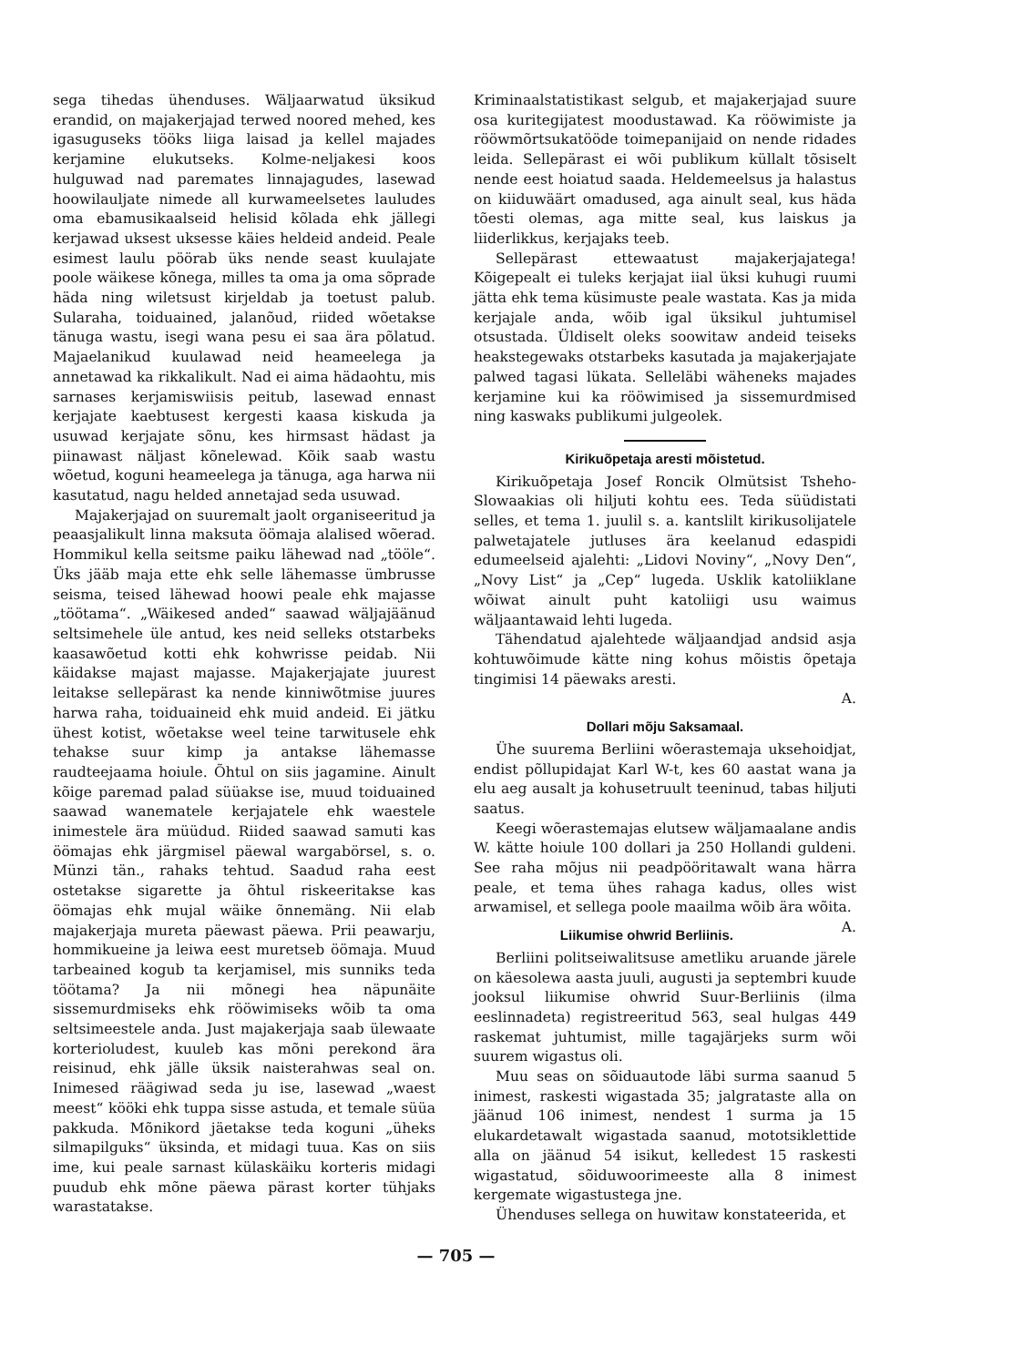sega tihedas ühenduses. Wäljaarwatud üksikud erandid, on majakerjajad terwed noored mehed, kes igasuguseks tööks liiga laisad ja kellel majades kerjamine elukutseks. Kolme-neljakesi koos hulguwad nad paremates linnajagudes, lasewad hoowilauljate nimede all kurwameelsetes lauludes oma ebamusikaalseid helisid kõlada ehk jällegi kerjawad uksest uksesse käies heldeid andeid. Peale esimest laulu pöörab üks nende seast kuulajate poole wäikese kõnega, milles ta oma ja oma sõprade häda ning wiletsust kirjeldab ja toetust palub. Sularaha, toiduained, jalanõud, riided wõetakse tänuga wastu, isegi wana pesu ei saa ära põlatud. Majaelanikud kuulawad neid heameelega ja annetawad ka rikkalikult. Nad ei aima hädaohtu, mis sarnases kerjamiswiisis peitub, lasewad ennast kerjajate kaebtusest kergesti kaasa kiskuda ja usuwad kerjajate sõnu, kes hirmsast hädast ja piinawast näljast kõnelewad. Kõik saab wastu wõetud, koguni heameelega ja tänuga, aga harwa nii kasutatud, nagu helded annetajad seda usuwad.
Majakerjajad on suuremalt jaolt organiseeritud ja peaasjalikult linna maksuta öömaja alalised wõerad. Hommikul kella seitsme paiku lähewad nad „tööle“. Üks jääb maja ette ehk selle lähemasse ümbrusse seisma, teised lähewad hoowi peale ehk majasse „töötama“. „Wäikesed anded“ saawad wäljajäänud seltsimehele üle antud, kes neid selleks otstarbeks kaasawõetud kotti ehk kohwrisse peidab. Nii käidakse majast majasse. Majakerjajate juurest leitakse sellepärast ka nende kinniwõtmise juures harwa raha, toiduaineid ehk muid andeid. Ei jätku ühest kotist, wõetakse weel teine tarwitusele ehk tehakse suur kimp ja antakse lähemasse raudteejaama hoiule. Õhtul on siis jagamine. Ainult kõige paremad palad süüakse ise, muud toiduained saawad wanematele kerjajatele ehk waestele inimestele ära müüdud. Riided saawad samuti kas öömajas ehk järgmisel päewal wargabörsel, s. o. Münzi tän., rahaks tehtud. Saadud raha eest ostetakse sigarette ja õhtul riskeeritakse kas öömajas ehk mujal wäike õnnemäng. Nii elab majakerjaja mureta päewast päewa. Prii peawarju, hommikueine ja leiwa eest muretseb öömaja. Muud tarbeained kogub ta kerjamisel, mis sunniks teda töötama? Ja nii mõnegi hea näpunäite sissemurdmiseks ehk rööwimiseks wõib ta oma seltsimeestele anda. Just majakerjaja saab ülewaate korterioludest, kuuleb kas mõni perekond ära reisinud, ehk jälle üksik naisterahwas seal on. Inimesed räägiwad seda ju ise, lasewad „waest meest“ kööki ehk tuppa sisse astuda, et temale süüa pakkuda. Mõnikord jäetakse teda koguni „üheks silmapilguks“ üksinda, et midagi tuua. Kas on siis ime, kui peale sarnast külaskäiku korteris midagi puudub ehk mõne päewa pärast korter tühjaks warastatakse.
Kriminaalstatistikast selgub, et majakerjajad suure osa kuritegijatest moodustawad. Ka rööwimiste ja rööwmõrtsukatööde toimepanijaid on nende ridades leida. Sellepärast ei wõi publikum küllalt tõsiselt nende eest hoiatud saada. Heldemeelsus ja halastus on kiiduwäärt omadused, aga ainult seal, kus häda tõesti olemas, aga mitte seal, kus laiskus ja liiderlikkus, kerjajaks teeb.
Sellepärast ettewaatust majakerjajatega! Kõigepealt ei tuleks kerjajat iial üksi kuhugi ruumi jätta ehk tema küsimuste peale wastata. Kas ja mida kerjajale anda, wõib igal üksikul juhtumisel otsustada. Üldiselt oleks soowitaw andeid teiseks heakstegewaks otstarbeks kasutada ja majakerjajate palwed tagasi lükata. Selleläbi wäheneks majades kerjamine kui ka rööwimised ja sissemurdmised ning kaswaks publikumi julgeolek.
Kirikuõpetaja aresti mõistetud.
Kirikuõpetaja Josef Roncik Olmütsist Tsheho-Slowaakias oli hiljuti kohtu ees. Teda süüdistati selles, et tema 1. juulil s. a. kantslilt kirikusolijatele palwetajatele jutluses ära keelanud edaspidi edumeelseid ajalehti: „Lidovi Noviny“, „Novy Den“, „Novy List“ ja „Cep“ lugeda. Usklik katoliiklane wõiwat ainult puht katoliigi usu waimus wäljaantawaid lehti lugeda.
Tähendatud ajalehtede wäljaandjad andsid asja kohtuwõimude kätte ning kohus mõistis õpetaja tingimisi 14 päewaks aresti.
A.
Dollari mõju Saksamaal.
Ühe suurema Berliini wõerastemaja uksehoidjat, endist põllupidajat Karl W-t, kes 60 aastat wana ja elu aeg ausalt ja kohusetruult teeninud, tabas hiljuti saatus.
Keegi wõerastemajas elutsew wäljamaalane andis W. kätte hoiule 100 dollari ja 250 Hollandi guldeni. See raha mõjus nii peadpööritawalt wana härra peale, et tema ühes rahaga kadus, olles wist arwamisel, et sellega poole maailma wõib ära wõita. A.
Liikumise ohwrid Berliinis.
Berliini politseiwalitsuse ametliku aruande järele on käesolewa aasta juuli, augusti ja septembri kuude jooksul liikumise ohwrid Suur-Berliinis (ilma eeslinnadeta) registreeritud 563, seal hulgas 449 raskemat juhtumist, mille tagajärjeks surm wõi suurem wigastus oli.
Muu seas on sõiduautode läbi surma saanud 5 inimest, raskesti wigastada 35; jalgrataste alla on jäänud 106 inimest, nendest 1 surma ja 15 elukardetawalt wigastada saanud, mototsiklettide alla on jäänud 54 isikut, kelledest 15 raskesti wigastatud, sõiduwoorimeeste alla 8 inimest kergemate wigastustega jne.
Ühenduses sellega on huwitaw konstateerida, et
— 705 —